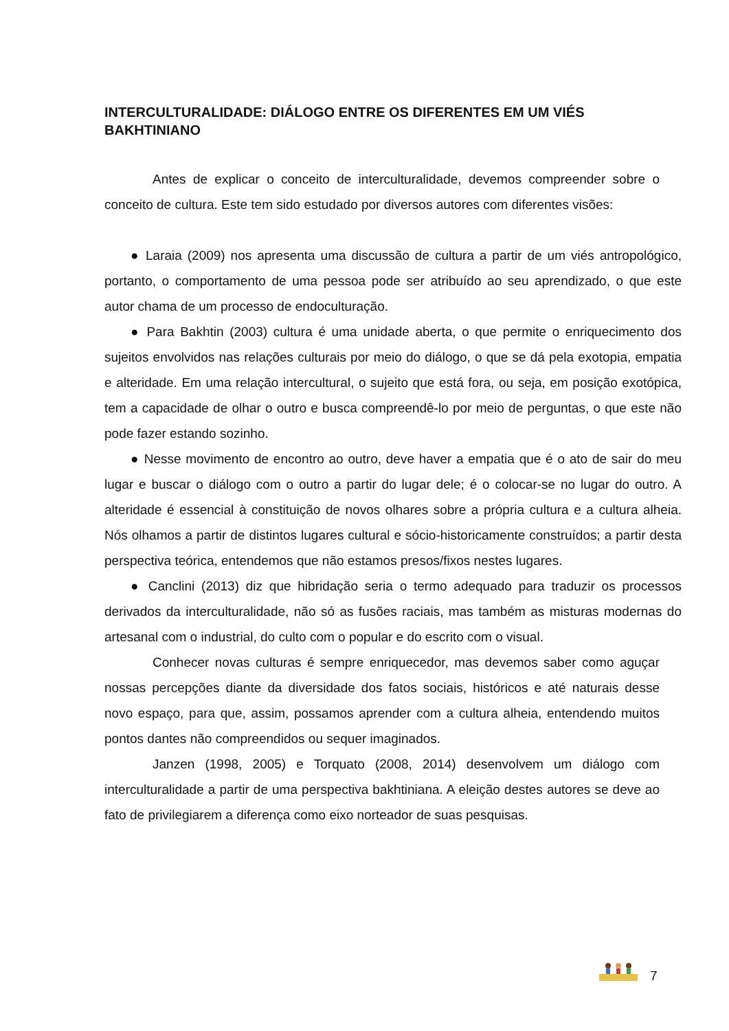INTERCULTURALIDADE: DIÁLOGO ENTRE OS DIFERENTES EM UM VIÉS BAKHTINIANO
Antes de explicar o conceito de interculturalidade, devemos compreender sobre o conceito de cultura. Este tem sido estudado por diversos autores com diferentes visões:
● Laraia (2009) nos apresenta uma discussão de cultura a partir de um viés antropológico, portanto, o comportamento de uma pessoa pode ser atribuído ao seu aprendizado, o que este autor chama de um processo de endoculturação.
● Para Bakhtin (2003) cultura é uma unidade aberta, o que permite o enriquecimento dos sujeitos envolvidos nas relações culturais por meio do diálogo, o que se dá pela exotopia, empatia e alteridade. Em uma relação intercultural, o sujeito que está fora, ou seja, em posição exotópica, tem a capacidade de olhar o outro e busca compreendê-lo por meio de perguntas, o que este não pode fazer estando sozinho.
● Nesse movimento de encontro ao outro, deve haver a empatia que é o ato de sair do meu lugar e buscar o diálogo com o outro a partir do lugar dele; é o colocar-se no lugar do outro. A alteridade é essencial à constituição de novos olhares sobre a própria cultura e a cultura alheia. Nós olhamos a partir de distintos lugares cultural e sócio-historicamente construídos; a partir desta perspectiva teórica, entendemos que não estamos presos/fixos nestes lugares.
● Canclini (2013) diz que hibridação seria o termo adequado para traduzir os processos derivados da interculturalidade, não só as fusões raciais, mas também as misturas modernas do artesanal com o industrial, do culto com o popular e do escrito com o visual.
Conhecer novas culturas é sempre enriquecedor, mas devemos saber como aguçar nossas percepções diante da diversidade dos fatos sociais, históricos e até naturais desse novo espaço, para que, assim, possamos aprender com a cultura alheia, entendendo muitos pontos dantes não compreendidos ou sequer imaginados.
Janzen (1998, 2005) e Torquato (2008, 2014) desenvolvem um diálogo com interculturalidade a partir de uma perspectiva bakhtiniana. A eleição destes autores se deve ao fato de privilegiarem a diferença como eixo norteador de suas pesquisas.
7